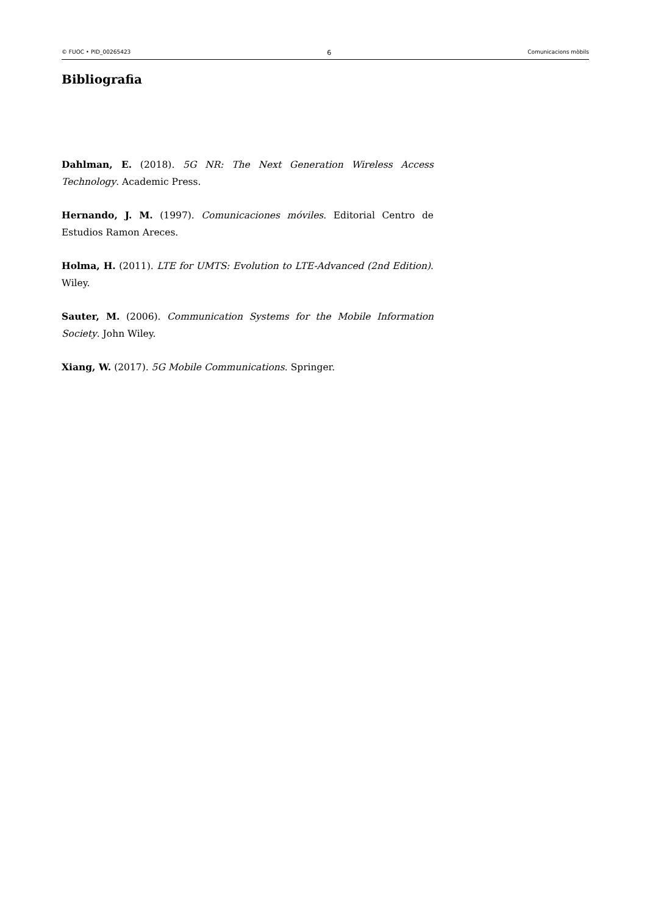© FUOC • PID_00265423 6 Comunicacions mòbils
Bibliografia
Dahlman, E. (2018). 5G NR: The Next Generation Wireless Access Technology. Academic Press.
Hernando, J. M. (1997). Comunicaciones móviles. Editorial Centro de Estudios Ramon Areces.
Holma, H. (2011). LTE for UMTS: Evolution to LTE-Advanced (2nd Edition). Wiley.
Sauter, M. (2006). Communication Systems for the Mobile Information Society. John Wiley.
Xiang, W. (2017). 5G Mobile Communications. Springer.